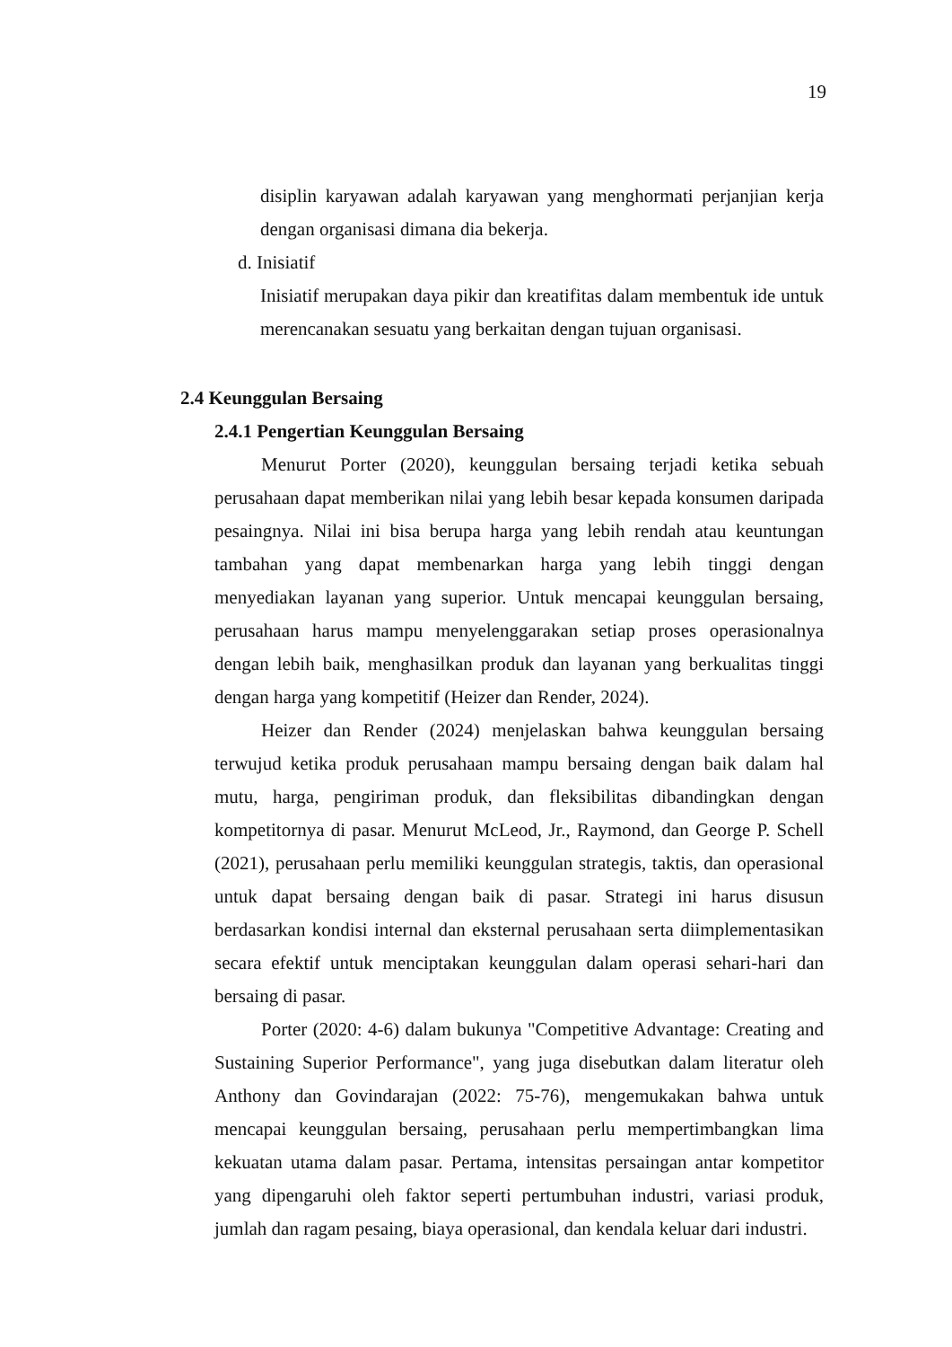19
disiplin karyawan adalah karyawan yang menghormati perjanjian kerja dengan organisasi dimana dia bekerja.
d. Inisiatif
Inisiatif merupakan daya pikir dan kreatifitas dalam membentuk ide untuk merencanakan sesuatu yang berkaitan dengan tujuan organisasi.
2.4 Keunggulan Bersaing
2.4.1 Pengertian Keunggulan Bersaing
Menurut Porter (2020), keunggulan bersaing terjadi ketika sebuah perusahaan dapat memberikan nilai yang lebih besar kepada konsumen daripada pesaingnya. Nilai ini bisa berupa harga yang lebih rendah atau keuntungan tambahan yang dapat membenarkan harga yang lebih tinggi dengan menyediakan layanan yang superior. Untuk mencapai keunggulan bersaing, perusahaan harus mampu menyelenggarakan setiap proses operasionalnya dengan lebih baik, menghasilkan produk dan layanan yang berkualitas tinggi dengan harga yang kompetitif (Heizer dan Render, 2024).
Heizer dan Render (2024) menjelaskan bahwa keunggulan bersaing terwujud ketika produk perusahaan mampu bersaing dengan baik dalam hal mutu, harga, pengiriman produk, dan fleksibilitas dibandingkan dengan kompetitornya di pasar. Menurut McLeod, Jr., Raymond, dan George P. Schell (2021), perusahaan perlu memiliki keunggulan strategis, taktis, dan operasional untuk dapat bersaing dengan baik di pasar. Strategi ini harus disusun berdasarkan kondisi internal dan eksternal perusahaan serta diimplementasikan secara efektif untuk menciptakan keunggulan dalam operasi sehari-hari dan bersaing di pasar.
Porter (2020: 4-6) dalam bukunya "Competitive Advantage: Creating and Sustaining Superior Performance", yang juga disebutkan dalam literatur oleh Anthony dan Govindarajan (2022: 75-76), mengemukakan bahwa untuk mencapai keunggulan bersaing, perusahaan perlu mempertimbangkan lima kekuatan utama dalam pasar. Pertama, intensitas persaingan antar kompetitor yang dipengaruhi oleh faktor seperti pertumbuhan industri, variasi produk, jumlah dan ragam pesaing, biaya operasional, dan kendala keluar dari industri.